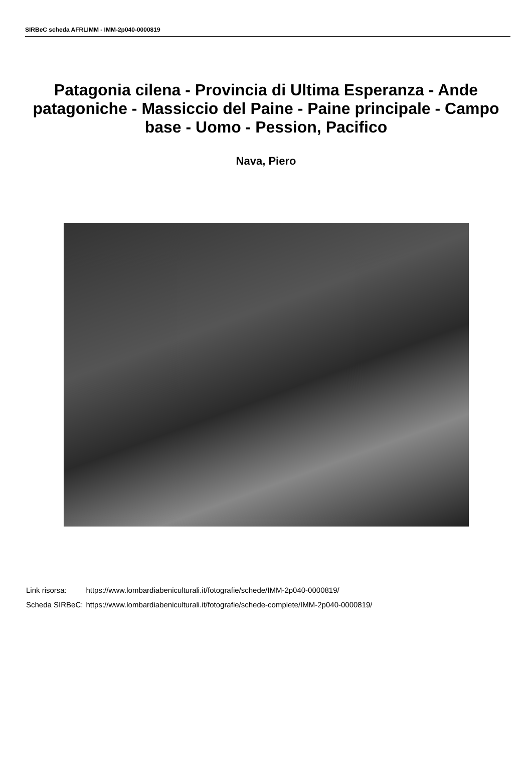SIRBeC scheda AFRLIMM - IMM-2p040-0000819
Patagonia cilena - Provincia di Ultima Esperanza - Ande patagoniche - Massiccio del Paine - Paine principale - Campo base - Uomo - Pession, Pacifico
Nava, Piero
| Link risorsa: | https://www.lombardiabeniculturali.it/fotografie/schede/IMM-2p040-0000819/ |
| Scheda SIRBeC: | https://www.lombardiabeniculturali.it/fotografie/schede-complete/IMM-2p040-0000819/ |